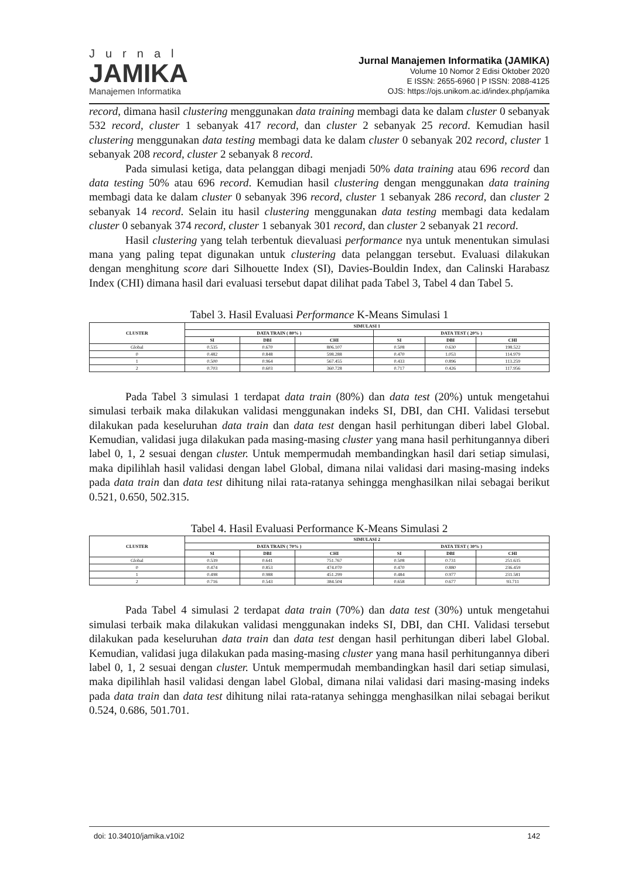Jurnal
JAMIKA
Manajemen Informatika
Jurnal Manajemen Informatika (JAMIKA)
Volume 10 Nomor 2 Edisi Oktober 2020
E ISSN: 2655-6960 | P ISSN: 2088-4125
OJS: https://ojs.unikom.ac.id/index.php/jamika
record, dimana hasil clustering menggunakan data training membagi data ke dalam cluster 0 sebanyak 532 record, cluster 1 sebanyak 417 record, dan cluster 2 sebanyak 25 record. Kemudian hasil clustering menggunakan data testing membagi data ke dalam cluster 0 sebanyak 202 record, cluster 1 sebanyak 208 record, cluster 2 sebanyak 8 record.
Pada simulasi ketiga, data pelanggan dibagi menjadi 50% data training atau 696 record dan data testing 50% atau 696 record. Kemudian hasil clustering dengan menggunakan data training membagi data ke dalam cluster 0 sebanyak 396 record, cluster 1 sebanyak 286 record, dan cluster 2 sebanyak 14 record. Selain itu hasil clustering menggunakan data testing membagi data kedalam cluster 0 sebanyak 374 record, cluster 1 sebanyak 301 record, dan cluster 2 sebanyak 21 record.
Hasil clustering yang telah terbentuk dievaluasi performance nya untuk menentukan simulasi mana yang paling tepat digunakan untuk clustering data pelanggan tersebut. Evaluasi dilakukan dengan menghitung score dari Silhouette Index (SI), Davies-Bouldin Index, dan Calinski Harabasz Index (CHI) dimana hasil dari evaluasi tersebut dapat dilihat pada Tabel 3, Tabel 4 dan Tabel 5.
Tabel 3. Hasil Evaluasi Performance K-Means Simulasi 1
| CLUSTER | SIMULASI 1 | | | | | |
| --- | --- | --- | --- | --- | --- | --- |
| | DATA TRAIN ( 80% ) | | | DATA TEST ( 20% ) | | |
| | SI | DBI | CHI | SI | DBI | CHI |
| Global | 0.535 | 0.670 | 806.107 | 0.508 | 0.630 | 198.522 |
| 0 | 0.482 | 0.848 | 598.288 | 0.470 | 1.053 | 114.979 |
| 1 | 0.500 | 0.964 | 567.455 | 0.433 | 0.896 | 113.259 |
| 2 | 0.703 | 0.603 | 360.728 | 0.717 | 0.426 | 117.956 |
Pada Tabel 3 simulasi 1 terdapat data train (80%) dan data test (20%) untuk mengetahui simulasi terbaik maka dilakukan validasi menggunakan indeks SI, DBI, dan CHI. Validasi tersebut dilakukan pada keseluruhan data train dan data test dengan hasil perhitungan diberi label Global. Kemudian, validasi juga dilakukan pada masing-masing cluster yang mana hasil perhitungannya diberi label 0, 1, 2 sesuai dengan cluster. Untuk mempermudah membandingkan hasil dari setiap simulasi, maka dipilihlah hasil validasi dengan label Global, dimana nilai validasi dari masing-masing indeks pada data train dan data test dihitung nilai rata-ratanya sehingga menghasilkan nilai sebagai berikut 0.521, 0.650, 502.315.
Tabel 4. Hasil Evaluasi Performance K-Means Simulasi 2
| CLUSTER | SIMULASI 2 | | | | | |
| --- | --- | --- | --- | --- | --- | --- |
| | DATA TRAIN ( 70% ) | | | DATA TEST ( 30% ) | | |
| | SI | DBI | CHI | SI | DBI | CHI |
| Global | 0.539 | 0.641 | 751.767 | 0.508 | 0.731 | 251.635 |
| 0 | 0.474 | 0.853 | 474.070 | 0.470 | 0.880 | 236.459 |
| 1 | 0.498 | 0.988 | 451.299 | 0.484 | 0.977 | 231.581 |
| 2 | 0.716 | 0.543 | 384.504 | 0.658 | 0.677 | 93.711 |
Pada Tabel 4 simulasi 2 terdapat data train (70%) dan data test (30%) untuk mengetahui simulasi terbaik maka dilakukan validasi menggunakan indeks SI, DBI, dan CHI. Validasi tersebut dilakukan pada keseluruhan data train dan data test dengan hasil perhitungan diberi label Global. Kemudian, validasi juga dilakukan pada masing-masing cluster yang mana hasil perhitungannya diberi label 0, 1, 2 sesuai dengan cluster. Untuk mempermudah membandingkan hasil dari setiap simulasi, maka dipilihlah hasil validasi dengan label Global, dimana nilai validasi dari masing-masing indeks pada data train dan data test dihitung nilai rata-ratanya sehingga menghasilkan nilai sebagai berikut 0.524, 0.686, 501.701.
doi: 10.34010/jamika.v10i2 142